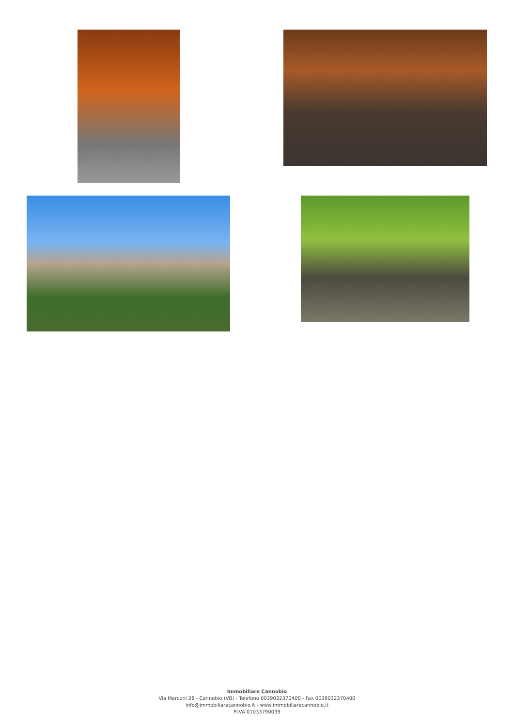Immobiliare Cannobio
Via Marconi 28 - Cannobio (VB) - Telefono 0039032370400 - Fax 0039032370400
info@immobiliarecannobio.it - www.immobiliarecannobio.it
P.IVA 01033790039